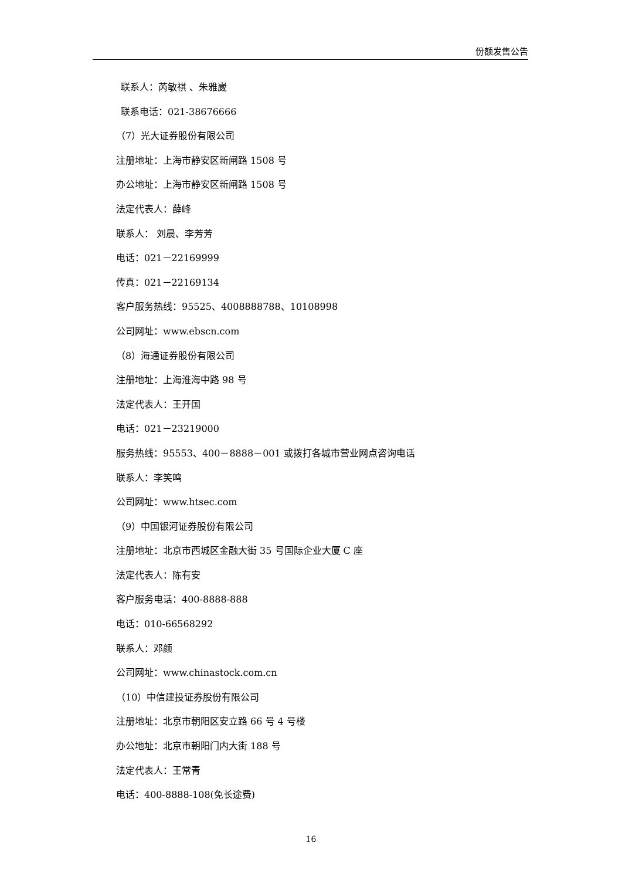份额发售公告
联系人：芮敏祺 、朱雅崴
联系电话：021-38676666
（7）光大证券股份有限公司
注册地址：上海市静安区新闸路 1508 号
办公地址：上海市静安区新闸路 1508 号
法定代表人：薛峰
联系人： 刘晨、李芳芳
电话：021－22169999
传真：021－22169134
客户服务热线：95525、4008888788、10108998
公司网址：www.ebscn.com
（8）海通证券股份有限公司
注册地址：上海淮海中路 98 号
法定代表人：王开国
电话：021－23219000
服务热线：95553、400－8888－001 或拨打各城市营业网点咨询电话
联系人：李笑鸣
公司网址：www.htsec.com
（9）中国银河证券股份有限公司
注册地址：北京市西城区金融大街 35 号国际企业大厦 C 座
法定代表人：陈有安
客户服务电话：400-8888-888
电话：010-66568292
联系人：邓颜
公司网址：www.chinastock.com.cn
（10）中信建投证券股份有限公司
注册地址：北京市朝阳区安立路 66 号 4 号楼
办公地址：北京市朝阳门内大街 188 号
法定代表人：王常青
电话：400-8888-108(免长途费)
16